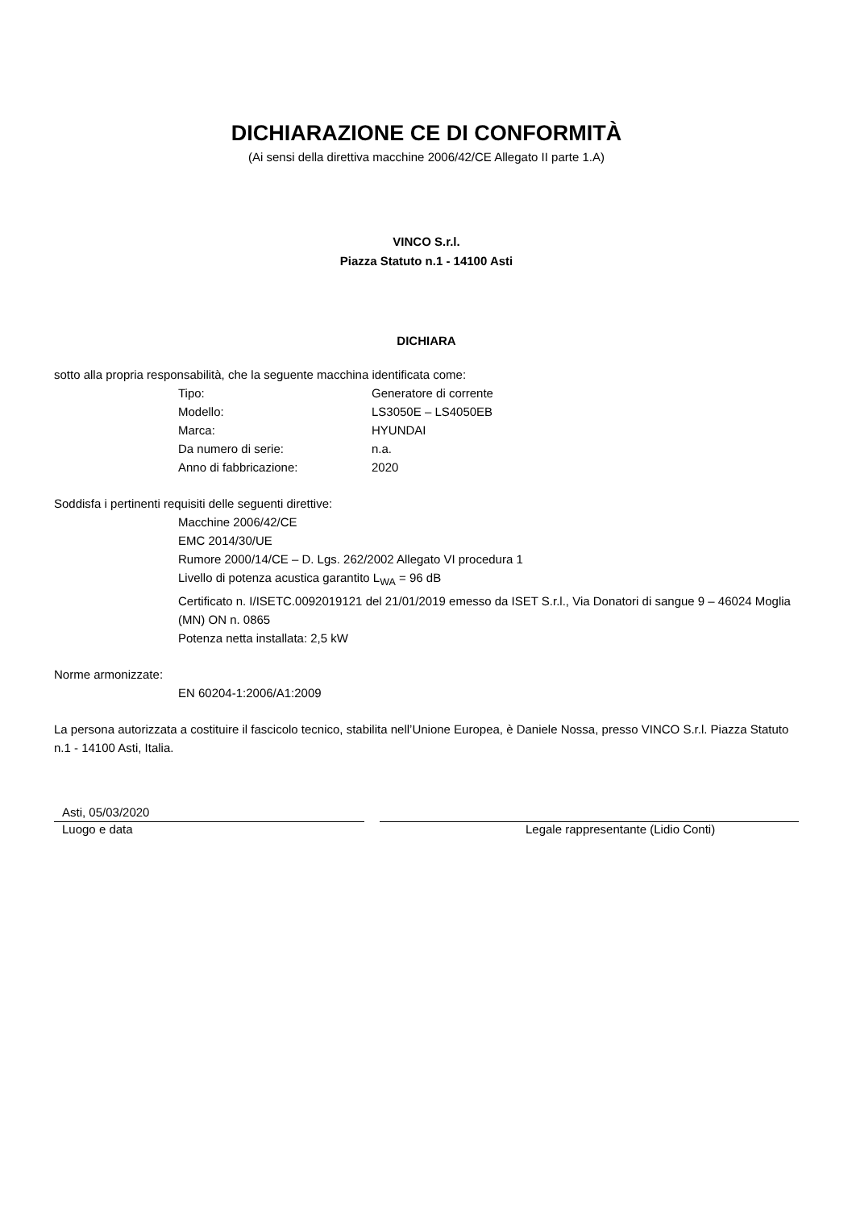DICHIARAZIONE CE DI CONFORMITÀ
(Ai sensi della direttiva macchine 2006/42/CE Allegato II parte 1.A)
VINCO S.r.l.
Piazza Statuto n.1 - 14100 Asti
DICHIARA
sotto alla propria responsabilità, che la seguente macchina identificata come:
Tipo: Generatore di corrente
Modello: LS3050E – LS4050EB
Marca: HYUNDAI
Da numero di serie: n.a.
Anno di fabbricazione: 2020
Soddisfa i pertinenti requisiti delle seguenti direttive:
Macchine 2006/42/CE
EMC 2014/30/UE
Rumore 2000/14/CE – D. Lgs. 262/2002 Allegato VI procedura 1
Livello di potenza acustica garantito L<sub>WA</sub> = 96 dB
Certificato n. I/ISETC.0092019121 del 21/01/2019 emesso da ISET S.r.l., Via Donatori di sangue 9 – 46024 Moglia (MN) ON n. 0865
Potenza netta installata: 2,5 kW
Norme armonizzate:
EN 60204-1:2006/A1:2009
La persona autorizzata a costituire il fascicolo tecnico, stabilita nell’Unione Europea, è Daniele Nossa, presso VINCO S.r.l. Piazza Statuto n.1 - 14100 Asti, Italia.
Asti, 05/03/2020
Luogo e data Legale rappresentante (Lidio Conti)